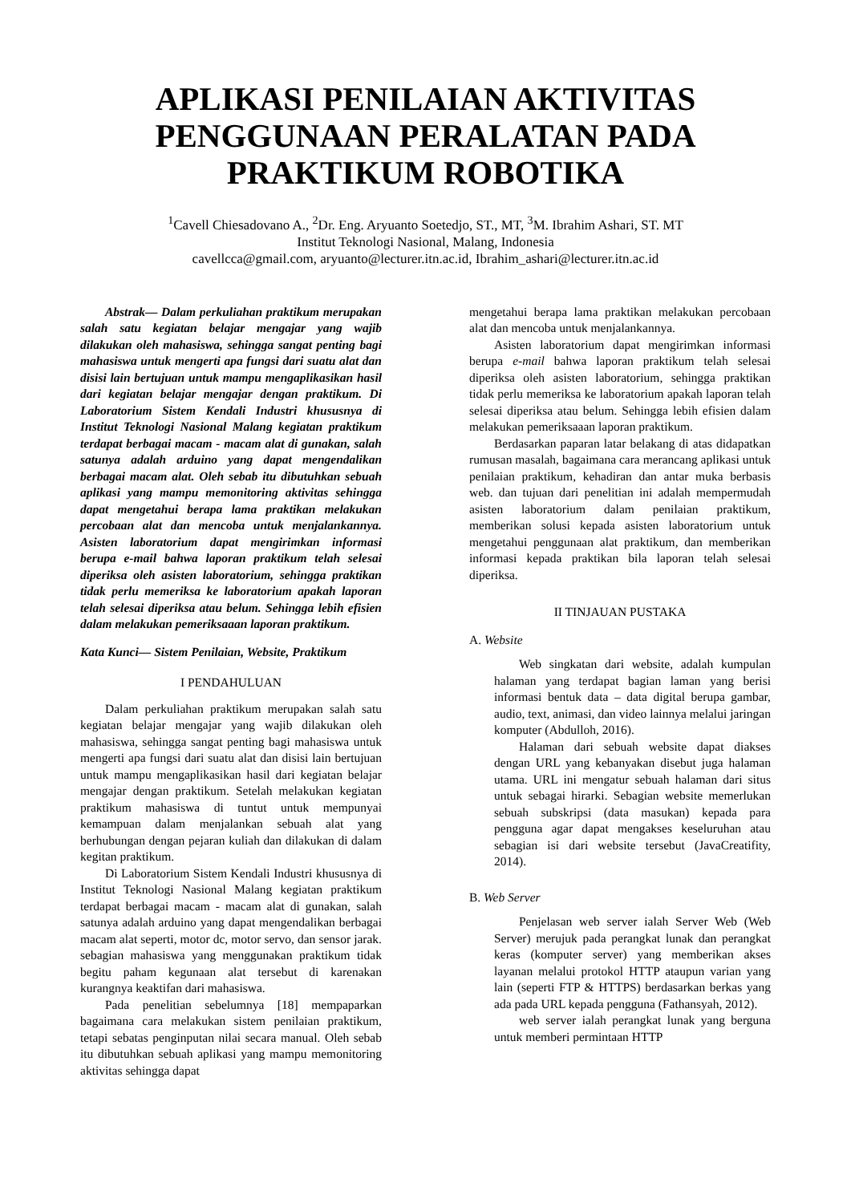APLIKASI PENILAIAN AKTIVITAS PENGGUNAAN PERALATAN PADA PRAKTIKUM ROBOTIKA
<sup>1</sup> Cavell Chiesadovano A., <sup>2</sup>Dr. Eng. Aryuanto Soetedjo, ST., MT, <sup>3</sup>M. Ibrahim Ashari, ST. MT
Institut Teknologi Nasional, Malang, Indonesia
cavellcca@gmail.com, aryuanto@lecturer.itn.ac.id, Ibrahim_ashari@lecturer.itn.ac.id
Abstrak— Dalam perkuliahan praktikum merupakan salah satu kegiatan belajar mengajar yang wajib dilakukan oleh mahasiswa, sehingga sangat penting bagi mahasiswa untuk mengerti apa fungsi dari suatu alat dan disisi lain bertujuan untuk mampu mengaplikasikan hasil dari kegiatan belajar mengajar dengan praktikum. Di Laboratorium Sistem Kendali Industri khususnya di Institut Teknologi Nasional Malang kegiatan praktikum terdapat berbagai macam - macam alat di gunakan, salah satunya adalah arduino yang dapat mengendalikan berbagai macam alat. Oleh sebab itu dibutuhkan sebuah aplikasi yang mampu memonitoring aktivitas sehingga dapat mengetahui berapa lama praktikan melakukan percobaan alat dan mencoba untuk menjalankannya. Asisten laboratorium dapat mengirimkan informasi berupa e-mail bahwa laporan praktikum telah selesai diperiksa oleh asisten laboratorium, sehingga praktikan tidak perlu memeriksa ke laboratorium apakah laporan telah selesai diperiksa atau belum. Sehingga lebih efisien dalam melakukan pemeriksaaan laporan praktikum.
Kata Kunci— Sistem Penilaian, Website, Praktikum
I PENDAHULUAN
Dalam perkuliahan praktikum merupakan salah satu kegiatan belajar mengajar yang wajib dilakukan oleh mahasiswa, sehingga sangat penting bagi mahasiswa untuk mengerti apa fungsi dari suatu alat dan disisi lain bertujuan untuk mampu mengaplikasikan hasil dari kegiatan belajar mengajar dengan praktikum. Setelah melakukan kegiatan praktikum mahasiswa di tuntut untuk mempunyai kemampuan dalam menjalankan sebuah alat yang berhubungan dengan pejaran kuliah dan dilakukan di dalam kegitan praktikum.
Di Laboratorium Sistem Kendali Industri khususnya di Institut Teknologi Nasional Malang kegiatan praktikum terdapat berbagai macam - macam alat di gunakan, salah satunya adalah arduino yang dapat mengendalikan berbagai macam alat seperti, motor dc, motor servo, dan sensor jarak. sebagian mahasiswa yang menggunakan praktikum tidak begitu paham kegunaan alat tersebut di karenakan kurangnya keaktifan dari mahasiswa.
Pada penelitian sebelumnya [18] mempaparkan bagaimana cara melakukan sistem penilaian praktikum, tetapi sebatas penginputan nilai secara manual. Oleh sebab itu dibutuhkan sebuah aplikasi yang mampu memonitoring aktivitas sehingga dapat
mengetahui berapa lama praktikan melakukan percobaan alat dan mencoba untuk menjalankannya.
Asisten laboratorium dapat mengirimkan informasi berupa e-mail bahwa laporan praktikum telah selesai diperiksa oleh asisten laboratorium, sehingga praktikan tidak perlu memeriksa ke laboratorium apakah laporan telah selesai diperiksa atau belum. Sehingga lebih efisien dalam melakukan pemeriksaaan laporan praktikum.
Berdasarkan paparan latar belakang di atas didapatkan rumusan masalah, bagaimana cara merancang aplikasi untuk penilaian praktikum, kehadiran dan antar muka berbasis web. dan tujuan dari penelitian ini adalah mempermudah asisten laboratorium dalam penilaian praktikum, memberikan solusi kepada asisten laboratorium untuk mengetahui penggunaan alat praktikum, dan memberikan informasi kepada praktikan bila laporan telah selesai diperiksa.
II TINJAUAN PUSTAKA
A. Website
Web singkatan dari website, adalah kumpulan halaman yang terdapat bagian laman yang berisi informasi bentuk data – data digital berupa gambar, audio, text, animasi, dan video lainnya melalui jaringan komputer (Abdulloh, 2016).
Halaman dari sebuah website dapat diakses dengan URL yang kebanyakan disebut juga halaman utama. URL ini mengatur sebuah halaman dari situs untuk sebagai hirarki. Sebagian website memerlukan sebuah subskripsi (data masukan) kepada para pengguna agar dapat mengakses keseluruhan atau sebagian isi dari website tersebut (JavaCreatifity, 2014).
B. Web Server
Penjelasan web server ialah Server Web (Web Server) merujuk pada perangkat lunak dan perangkat keras (komputer server) yang memberikan akses layanan melalui protokol HTTP ataupun varian yang lain (seperti FTP & HTTPS) berdasarkan berkas yang ada pada URL kepada pengguna (Fathansyah, 2012).
web server ialah perangkat lunak yang berguna untuk memberi permintaan HTTP